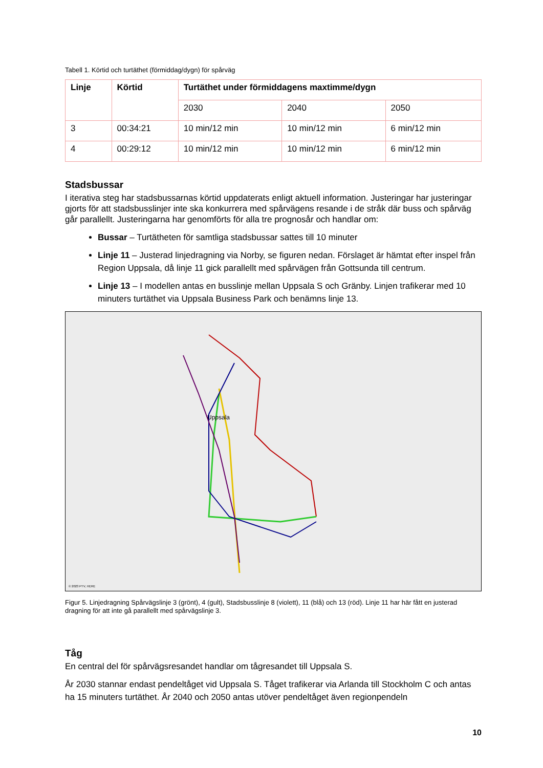Tabell 1. Körtid och turtäthet (förmiddag/dygn) för spårväg
| Linje | Körtid | Turtäthet under förmiddagens maxtimme/dygn | | |
| --- | --- | --- | --- | --- |
| | | 2030 | 2040 | 2050 |
| 3 | 00:34:21 | 10 min/12 min | 10 min/12 min | 6 min/12 min |
| 4 | 00:29:12 | 10 min/12 min | 10 min/12 min | 6 min/12 min |
Stadsbussar
I iterativa steg har stadsbussarnas körtid uppdaterats enligt aktuell information. Justeringar har justeringar gjorts för att stadsbusslinjer inte ska konkurrera med spårvägens resande i de stråk där buss och spårväg går parallellt. Justeringarna har genomförts för alla tre prognosår och handlar om:
Bussar – Turtätheten för samtliga stadsbussar sattes till 10 minuter
Linje 11 – Justerad linjedragning via Norby, se figuren nedan. Förslaget är hämtat efter inspel från Region Uppsala, då linje 11 gick parallellt med spårvägen från Gottsunda till centrum.
Linje 13 – I modellen antas en busslinje mellan Uppsala S och Gränby. Linjen trafikerar med 10 minuters turtäthet via Uppsala Business Park och benämns linje 13.
Uppsala
© 2023 PTV, HERE
Figur 5. Linjedragning Spårvägslinje 3 (grönt), 4 (gult), Stadsbusslinje 8 (violett), 11 (blå) och 13 (röd). Linje 11 har här fått en justerad dragning för att inte gå parallellt med spårvägslinje 3.
Tåg
En central del för spårvägsresandet handlar om tågresandet till Uppsala S.
År 2030 stannar endast pendeltåget vid Uppsala S. Tåget trafikerar via Arlanda till Stockholm C och antas ha 15 minuters turtäthet. År 2040 och 2050 antas utöver pendeltåget även regionpendeln
10